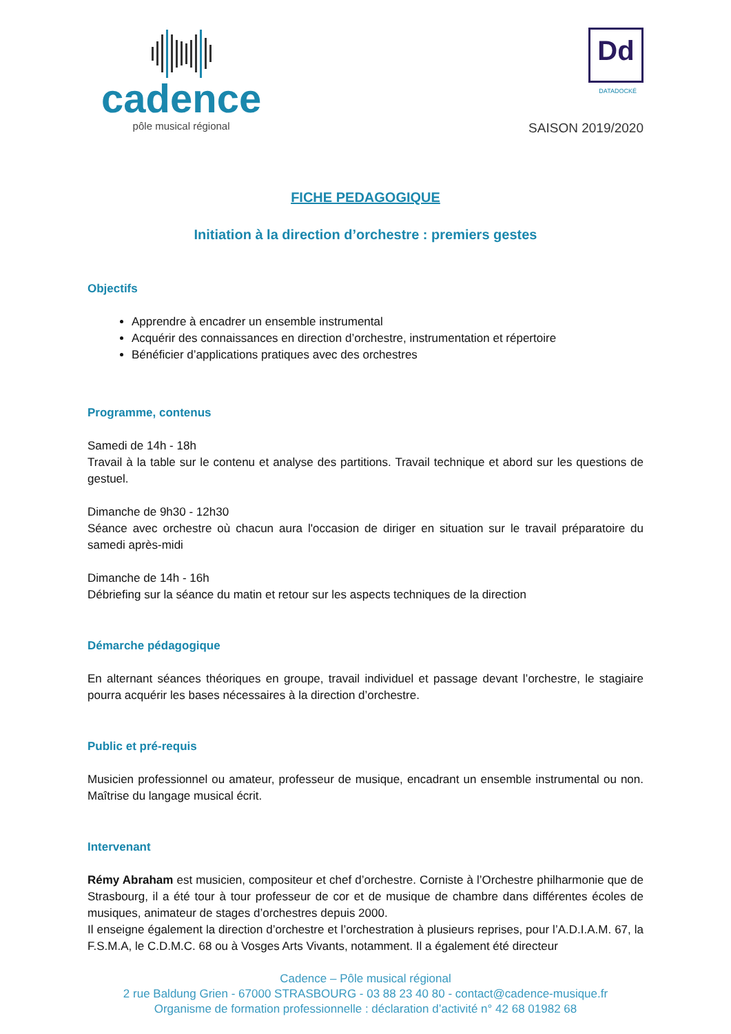cadence
pôle musical régional
Dd
DATADOCKÉ
SAISON 2019/2020
FICHE PEDAGOGIQUE
Initiation à la direction d’orchestre : premiers gestes
Objectifs
Apprendre à encadrer un ensemble instrumental
Acquérir des connaissances en direction d’orchestre, instrumentation et répertoire
Bénéficier d’applications pratiques avec des orchestres
Programme, contenus
Samedi de 14h - 18h
Travail à la table sur le contenu et analyse des partitions. Travail technique et abord sur les questions de gestuel.
Dimanche de 9h30 - 12h30
Séance avec orchestre où chacun aura l'occasion de diriger en situation sur le travail préparatoire du samedi après-midi
Dimanche de 14h - 16h
Débriefing sur la séance du matin et retour sur les aspects techniques de la direction
Démarche pédagogique
En alternant séances théoriques en groupe, travail individuel et passage devant l’orchestre, le stagiaire pourra acquérir les bases nécessaires à la direction d’orchestre.
Public et pré-requis
Musicien professionnel ou amateur, professeur de musique, encadrant un ensemble instrumental ou non. Maîtrise du langage musical écrit.
Intervenant
Rémy Abraham est musicien, compositeur et chef d’orchestre. Corniste à l’Orchestre philharmonie que de Strasbourg, il a été tour à tour professeur de cor et de musique de chambre dans différentes écoles de musiques, animateur de stages d’orchestres depuis 2000.
Il enseigne également la direction d’orchestre et l’orchestration à plusieurs reprises, pour l’A.D.I.A.M. 67, la F.S.M.A, le C.D.M.C. 68 ou à Vosges Arts Vivants, notamment. Il a également été directeur
Cadence – Pôle musical régional
2 rue Baldung Grien - 67000 STRASBOURG - 03 88 23 40 80 - contact@cadence-musique.fr
Organisme de formation professionnelle : déclaration d’activité n° 42 68 01982 68